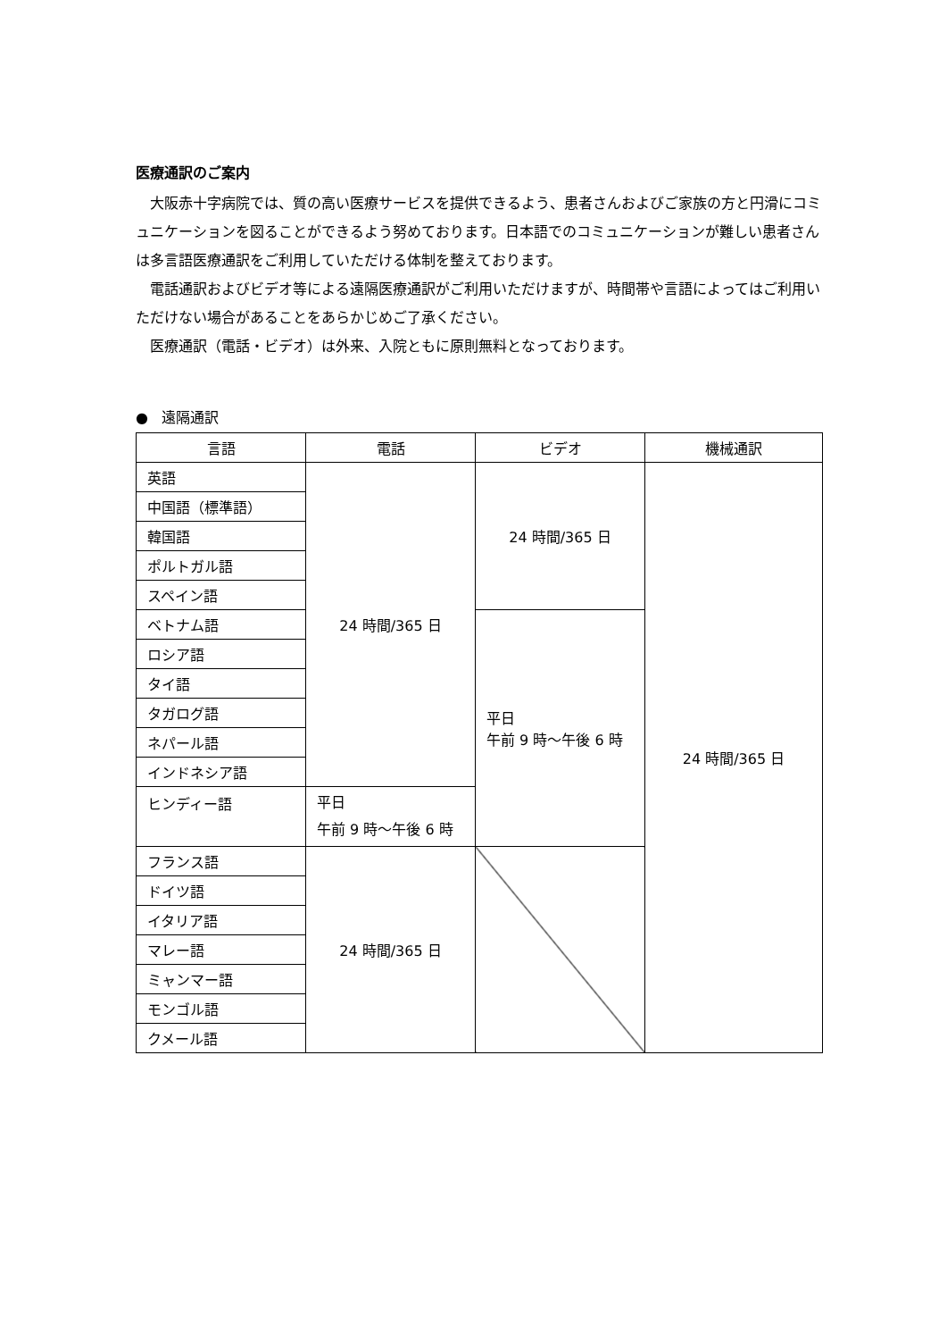医療通訳のご案内
大阪赤十字病院では、質の高い医療サービスを提供できるよう、患者さんおよびご家族の方と円滑にコミュニケーションを図ることができるよう努めております。日本語でのコミュニケーションが難しい患者さんは多言語医療通訳をご利用していただける体制を整えております。
電話通訳およびビデオ等による遠隔医療通訳がご利用いただけますが、時間帯や言語によってはご利用いただけない場合があることをあらかじめご了承ください。
医療通訳（電話・ビデオ）は外来、入院ともに原則無料となっております。
● 遠隔通訳
| 言語 | 電話 | ビデオ | 機械通訳 |
| --- | --- | --- | --- |
| 英語 | 24 時間/365 日 | 24 時間/365 日 | 24 時間/365 日 |
| 中国語（標準語） | | | |
| 韓国語 | | | |
| ポルトガル語 | | | |
| スペイン語 | | | |
| ベトナム語 | | 平日 午前 9 時～午後 6 時 | |
| ロシア語 | | | |
| タイ語 | | | |
| タガログ語 | | | |
| ネパール語 | | | |
| インドネシア語 | | | |
| ヒンディー語 | 平日 午前 9 時～午後 6 時 | | |
| フランス語 | 24 時間/365 日 | | |
| ドイツ語 | | | |
| イタリア語 | | | |
| マレー語 | | | |
| ミャンマー語 | | | |
| モンゴル語 | | | |
| クメール語 | | | |